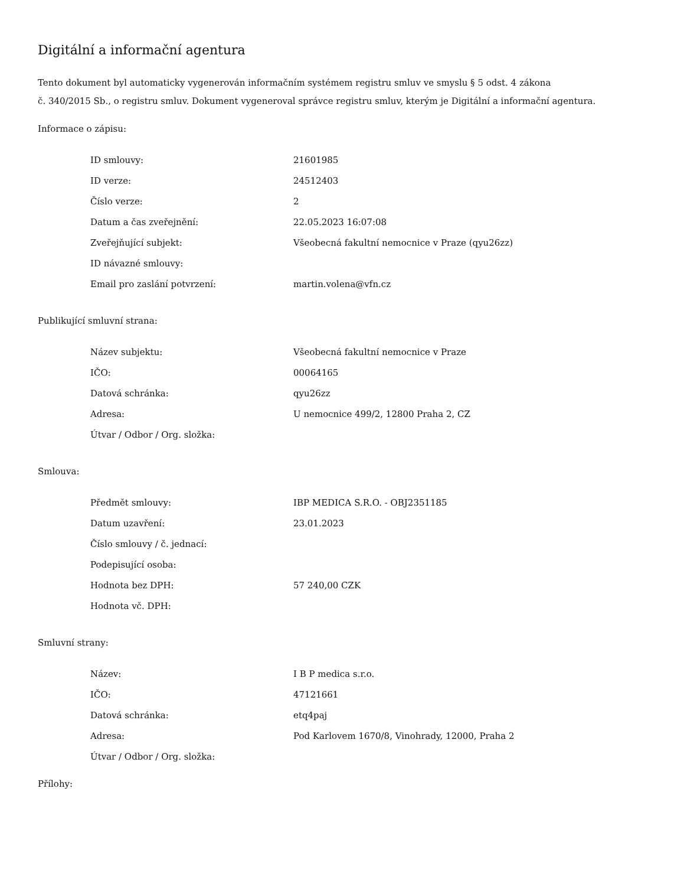Digitální a informační agentura
Tento dokument byl automaticky vygenerován informačním systémem registru smluv ve smyslu § 5 odst. 4 zákona
č. 340/2015 Sb., o registru smluv. Dokument vygeneroval správce registru smluv, kterým je Digitální a informační agentura.
Informace o zápisu:
| ID smlouvy: | 21601985 |
| ID verze: | 24512403 |
| Číslo verze: | 2 |
| Datum a čas zveřejnění: | 22.05.2023 16:07:08 |
| Zveřejňující subjekt: | Všeobecná fakultní nemocnice v Praze (qyu26zz) |
| ID návazné smlouvy: | |
| Email pro zaslání potvrzení: | martin.volena@vfn.cz |
Publikující smluvní strana:
| Název subjektu: | Všeobecná fakultní nemocnice v Praze |
| IČO: | 00064165 |
| Datová schránka: | qyu26zz |
| Adresa: | U nemocnice 499/2, 12800 Praha 2, CZ |
| Útvar / Odbor / Org. složka: | |
Smlouva:
| Předmět smlouvy: | IBP MEDICA S.R.O. - OBJ2351185 |
| Datum uzavření: | 23.01.2023 |
| Číslo smlouvy / č. jednací: | |
| Podepisující osoba: | |
| Hodnota bez DPH: | 57 240,00 CZK |
| Hodnota vč. DPH: | |
Smluvní strany:
| Název: | I B P medica s.r.o. |
| IČO: | 47121661 |
| Datová schránka: | etq4paj |
| Adresa: | Pod Karlovem 1670/8, Vinohrady, 12000, Praha 2 |
| Útvar / Odbor / Org. složka: | |
Přílohy: